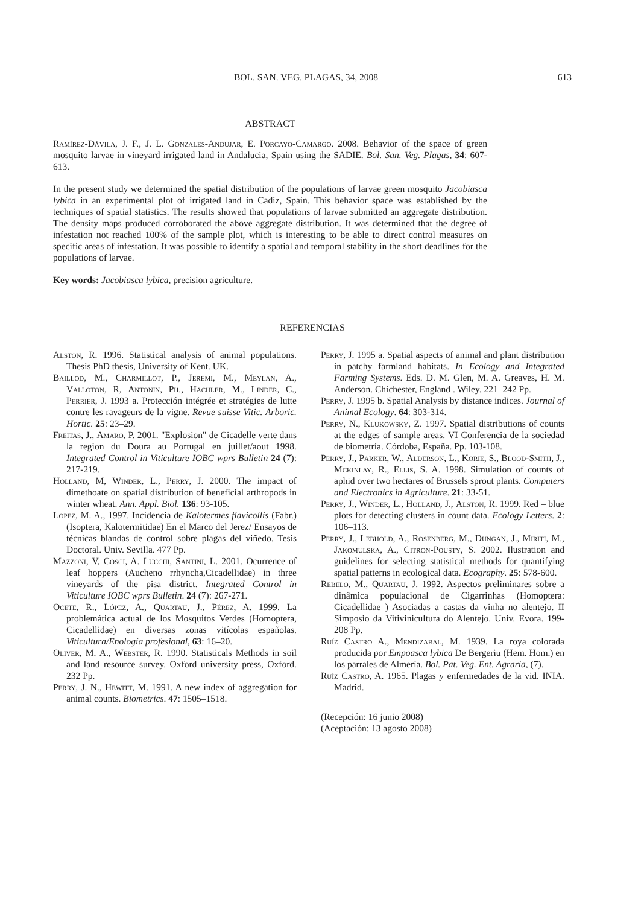BOL. SAN. VEG. PLAGAS, 34, 2008 613
ABSTRACT
Ramírez-Dávila, J. F., J. L. Gonzales-Andujar, E. Porcayo-Camargo. 2008. Behavior of the space of green mosquito larvae in vineyard irrigated land in Andalucia, Spain using the SADIE. Bol. San. Veg. Plagas, 34: 607-613.
In the present study we determined the spatial distribution of the populations of larvae green mosquito Jacobiasca lybica in an experimental plot of irrigated land in Cadiz, Spain. This behavior space was established by the techniques of spatial statistics. The results showed that populations of larvae submitted an aggregate distribution. The density maps produced corroborated the above aggregate distribution. It was determined that the degree of infestation not reached 100% of the sample plot, which is interesting to be able to direct control measures on specific areas of infestation. It was possible to identify a spatial and temporal stability in the short deadlines for the populations of larvae.
Key words: Jacobiasca lybica, precision agriculture.
REFERENCIAS
Alston, R. 1996. Statistical analysis of animal populations. Thesis PhD thesis, University of Kent. UK.
Baillod, M., Charmillot, P., Jeremi, M., Meylan, A., Valloton, R, Antonin, Ph., Hächler, M., Linder, C., Perrier, J. 1993 a. Protección intégrée et stratégies de lutte contre les ravageurs de la vigne. Revue suisse Vitic. Arboric. Hortic. 25: 23–29.
Freitas, J., Amaro, P. 2001. "Explosion" de Cicadelle verte dans la region du Doura au Portugal en juillet/aout 1998. Integrated Control in Viticulture IOBC wprs Bulletin 24 (7): 217-219.
Holland, M, Winder, L., Perry, J. 2000. The impact of dimethoate on spatial distribution of beneficial arthropods in winter wheat. Ann. Appl. Biol. 136: 93-105.
Lopez, M. A., 1997. Incidencia de Kalotermes flavicollis (Fabr.) (Isoptera, Kalotermitidae) En el Marco del Jerez/ Ensayos de técnicas blandas de control sobre plagas del viñedo. Tesis Doctoral. Univ. Sevilla. 477 Pp.
Mazzoni, V, Cosci, A. Lucchi, Santini, L. 2001. Ocurrence of leaf hoppers (Aucheno rrhyncha,Cicadellidae) in three vineyards of the pisa district. Integrated Control in Viticulture IOBC wprs Bulletin. 24 (7): 267-271.
Ocete, R., López, A., Quartau, J., Pérez, A. 1999. La problemática actual de los Mosquitos Verdes (Homoptera, Cicadellidae) en diversas zonas vitícolas españolas. Viticultura/Enología profesional, 63: 16–20.
Oliver, M. A., Webster, R. 1990. Statisticals Methods in soil and land resource survey. Oxford university press, Oxford. 232 Pp.
Perry, J. N., Hewitt, M. 1991. A new index of aggregation for animal counts. Biometrics. 47: 1505–1518.
Perry, J. 1995 a. Spatial aspects of animal and plant distribution in patchy farmland habitats. In Ecology and Integrated Farming Systems. Eds. D. M. Glen, M. A. Greaves, H. M. Anderson. Chichester, England . Wiley. 221–242 Pp.
Perry, J. 1995 b. Spatial Analysis by distance indices. Journal of Animal Ecology. 64: 303-314.
Perry, N., Klukowsky, Z. 1997. Spatial distributions of counts at the edges of sample areas. VI Conferencia de la sociedad de biometría. Córdoba, España. Pp. 103-108.
Perry, J., Parker, W., Alderson, L., Korie, S., Blood-Smith, J., Mckinlay, R., Ellis, S. A. 1998. Simulation of counts of aphid over two hectares of Brussels sprout plants. Computers and Electronics in Agriculture. 21: 33-51.
Perry, J., Winder, L., Holland, J., Alston, R. 1999. Red – blue plots for detecting clusters in count data. Ecology Letters. 2: 106–113.
Perry, J., Lebhold, A., Rosenberg, M., Dungan, J., Miriti, M., Jakomulska, A., Citron-Pousty, S. 2002. Ilustration and guidelines for selecting statistical methods for quantifying spatial patterns in ecological data. Ecography. 25: 578-600.
Rebelo, M., Quartau, J. 1992. Aspectos preliminares sobre a dinâmica populacional de Cigarrinhas (Homoptera: Cicadellidae ) Asociadas a castas da vinha no alentejo. II Simposio da Vitivinicultura do Alentejo. Univ. Evora. 199-208 Pp.
Ruíz Castro A., Mendizabal, M. 1939. La roya colorada producida por Empoasca lybica De Bergeriu (Hem. Hom.) en los parrales de Almería. Bol. Pat. Veg. Ent. Agraria, (7).
Ruíz Castro, A. 1965. Plagas y enfermedades de la vid. INIA. Madrid.
(Recepción: 16 junio 2008)
(Aceptación: 13 agosto 2008)